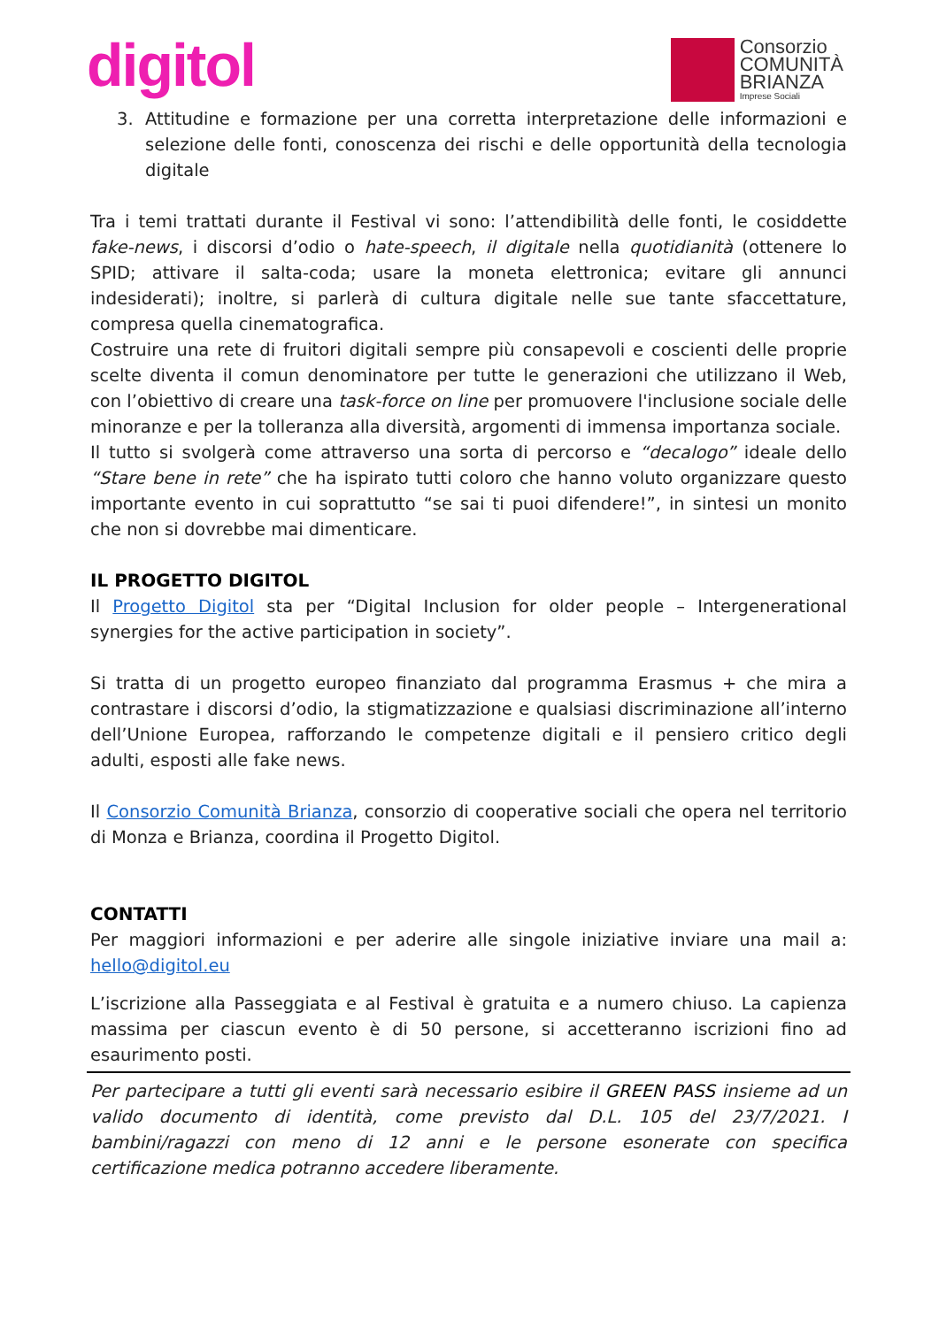digitol
Consorzio
COMUNITÀ
BRIANZA
Imprese Sociali
3. Attitudine e formazione per una corretta interpretazione delle informazioni e selezione delle fonti, conoscenza dei rischi e delle opportunità della tecnologia digitale
Tra i temi trattati durante il Festival vi sono: l’attendibilità delle fonti, le cosiddette fake-news, i discorsi d’odio o hate-speech, il digitale nella quotidianità (ottenere lo SPID; attivare il salta-coda; usare la moneta elettronica; evitare gli annunci indesiderati); inoltre, si parlerà di cultura digitale nelle sue tante sfaccettature, compresa quella cinematografica.
Costruire una rete di fruitori digitali sempre più consapevoli e coscienti delle proprie scelte diventa il comun denominatore per tutte le generazioni che utilizzano il Web, con l’obiettivo di creare una task-force on line per promuovere l'inclusione sociale delle minoranze e per la tolleranza alla diversità, argomenti di immensa importanza sociale.
Il tutto si svolgerà come attraverso una sorta di percorso e “decalogo” ideale dello “Stare bene in rete” che ha ispirato tutti coloro che hanno voluto organizzare questo importante evento in cui soprattutto “se sai ti puoi difendere!”, in sintesi un monito che non si dovrebbe mai dimenticare.
IL PROGETTO DIGITOL
Il Progetto Digitol sta per “Digital Inclusion for older people – Intergenerational synergies for the active participation in society”.
Si tratta di un progetto europeo finanziato dal programma Erasmus + che mira a contrastare i discorsi d’odio, la stigmatizzazione e qualsiasi discriminazione all’interno dell’Unione Europea, rafforzando le competenze digitali e il pensiero critico degli adulti, esposti alle fake news.
Il Consorzio Comunità Brianza, consorzio di cooperative sociali che opera nel territorio di Monza e Brianza, coordina il Progetto Digitol.
CONTATTI
Per maggiori informazioni e per aderire alle singole iniziative inviare una mail a: hello@digitol.eu
L’iscrizione alla Passeggiata e al Festival è gratuita e a numero chiuso. La capienza massima per ciascun evento è di 50 persone, si accetteranno iscrizioni fino ad esaurimento posti.
Per partecipare a tutti gli eventi sarà necessario esibire il GREEN PASS insieme ad un valido documento di identità, come previsto dal D.L. 105 del 23/7/2021. I bambini/ragazzi con meno di 12 anni e le persone esonerate con specifica certificazione medica potranno accedere liberamente.